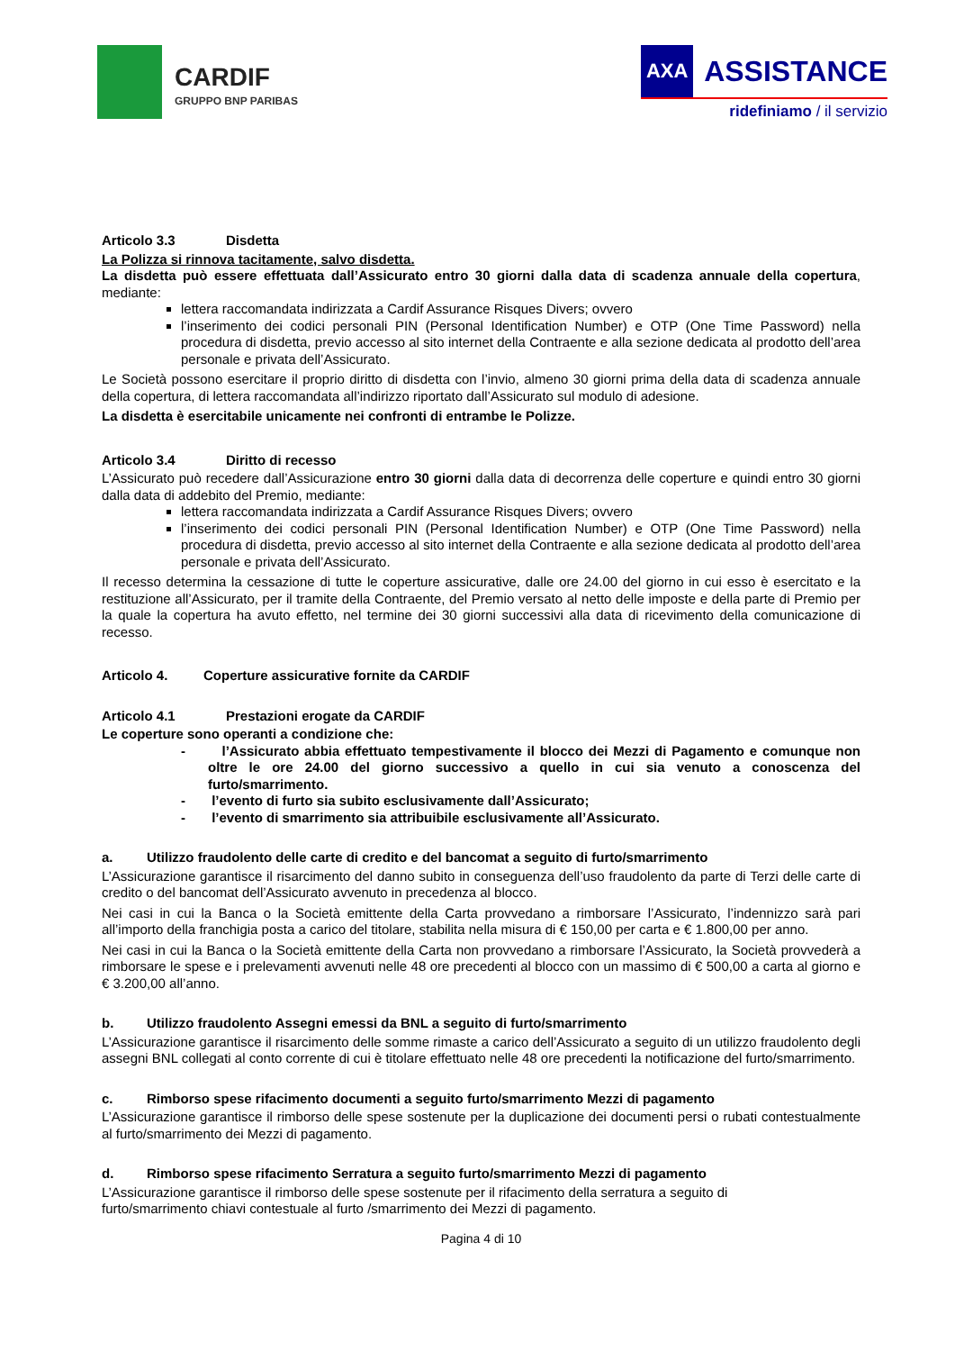CARDIF
GRUPPO BNP PARIBAS
AXA
ASSISTANCE
ridefiniamo / il servizio
Articolo 3.3 Disdetta
La Polizza si rinnova tacitamente, salvo disdetta.
La disdetta può essere effettuata dall’Assicurato entro 30 giorni dalla data di scadenza annuale della copertura, mediante:
lettera raccomandata indirizzata a Cardif Assurance Risques Divers; ovvero
l’inserimento dei codici personali PIN (Personal Identification Number) e OTP (One Time Password) nella procedura di disdetta, previo accesso al sito internet della Contraente e alla sezione dedicata al prodotto dell’area personale e privata dell’Assicurato.
Le Società possono esercitare il proprio diritto di disdetta con l’invio, almeno 30 giorni prima della data di scadenza annuale della copertura, di lettera raccomandata all’indirizzo riportato dall’Assicurato sul modulo di adesione.
La disdetta è esercitabile unicamente nei confronti di entrambe le Polizze.
Articolo 3.4 Diritto di recesso
L’Assicurato può recedere dall’Assicurazione entro 30 giorni dalla data di decorrenza delle coperture e quindi entro 30 giorni dalla data di addebito del Premio, mediante:
lettera raccomandata indirizzata a Cardif Assurance Risques Divers; ovvero
l’inserimento dei codici personali PIN (Personal Identification Number) e OTP (One Time Password) nella procedura di disdetta, previo accesso al sito internet della Contraente e alla sezione dedicata al prodotto dell’area personale e privata dell’Assicurato.
Il recesso determina la cessazione di tutte le coperture assicurative, dalle ore 24.00 del giorno in cui esso è esercitato e la restituzione all’Assicurato, per il tramite della Contraente, del Premio versato al netto delle imposte e della parte di Premio per la quale la copertura ha avuto effetto, nel termine dei 30 giorni successivi alla data di ricevimento della comunicazione di recesso.
Articolo 4. Coperture assicurative fornite da CARDIF
Articolo 4.1 Prestazioni erogate da CARDIF
Le coperture sono operanti a condizione che:
- l’Assicurato abbia effettuato tempestivamente il blocco dei Mezzi di Pagamento e comunque non oltre le ore 24.00 del giorno successivo a quello in cui sia venuto a conoscenza del furto/smarrimento.
- l’evento di furto sia subito esclusivamente dall’Assicurato;
- l’evento di smarrimento sia attribuibile esclusivamente all’Assicurato.
a. Utilizzo fraudolento delle carte di credito e del bancomat a seguito di furto/smarrimento
L’Assicurazione garantisce il risarcimento del danno subito in conseguenza dell’uso fraudolento da parte di Terzi delle carte di credito o del bancomat dell’Assicurato avvenuto in precedenza al blocco.
Nei casi in cui la Banca o la Società emittente della Carta provvedano a rimborsare l’Assicurato, l’indennizzo sarà pari all’importo della franchigia posta a carico del titolare, stabilita nella misura di € 150,00 per carta e € 1.800,00 per anno.
Nei casi in cui la Banca o la Società emittente della Carta non provvedano a rimborsare l’Assicurato, la Società provvederà a rimborsare le spese e i prelevamenti avvenuti nelle 48 ore precedenti al blocco con un massimo di € 500,00 a carta al giorno e € 3.200,00 all’anno.
b. Utilizzo fraudolento Assegni emessi da BNL a seguito di furto/smarrimento
L’Assicurazione garantisce il risarcimento delle somme rimaste a carico dell’Assicurato a seguito di un utilizzo fraudolento degli assegni BNL collegati al conto corrente di cui è titolare effettuato nelle 48 ore precedenti la notificazione del furto/smarrimento.
c. Rimborso spese rifacimento documenti a seguito furto/smarrimento Mezzi di pagamento
L’Assicurazione garantisce il rimborso delle spese sostenute per la duplicazione dei documenti persi o rubati contestualmente al furto/smarrimento dei Mezzi di pagamento.
d. Rimborso spese rifacimento Serratura a seguito furto/smarrimento Mezzi di pagamento
L’Assicurazione garantisce il rimborso delle spese sostenute per il rifacimento della serratura a seguito di
furto/smarrimento chiavi contestuale al furto /smarrimento dei Mezzi di pagamento.
Pagina 4 di 10